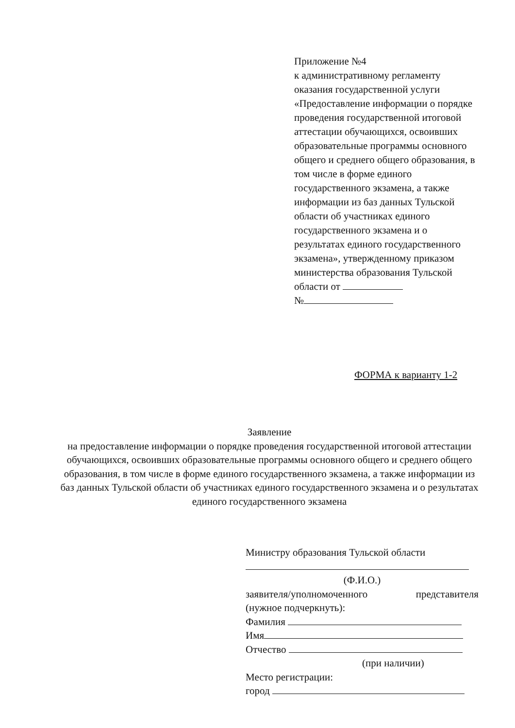Приложение №4
к административному регламенту оказания государственной услуги «Предоставление информации о порядке проведения государственной итоговой аттестации обучающихся, освоивших образовательные программы основного общего и среднего общего образования, в том числе в форме единого государственного экзамена, а также информации из баз данных Тульской области об участниках единого государственного экзамена и о результатах единого государственного экзамена», утвержденному приказом министерства образования Тульской области от
№
ФОРМА к варианту 1-2
Заявление
на предоставление информации о порядке проведения государственной итоговой аттестации обучающихся, освоивших образовательные программы основного общего и среднего общего образования, в том числе в форме единого государственного экзамена, а также информации из баз данных Тульской области об участниках единого государственного экзамена и о результатах единого государственного экзамена
Министру образования Тульской области
(Ф.И.О.)
заявителя/уполномоченного представителя
(нужное подчеркнуть):
Фамилия
Имя
Отчество
(при наличии)
Место регистрации:
город